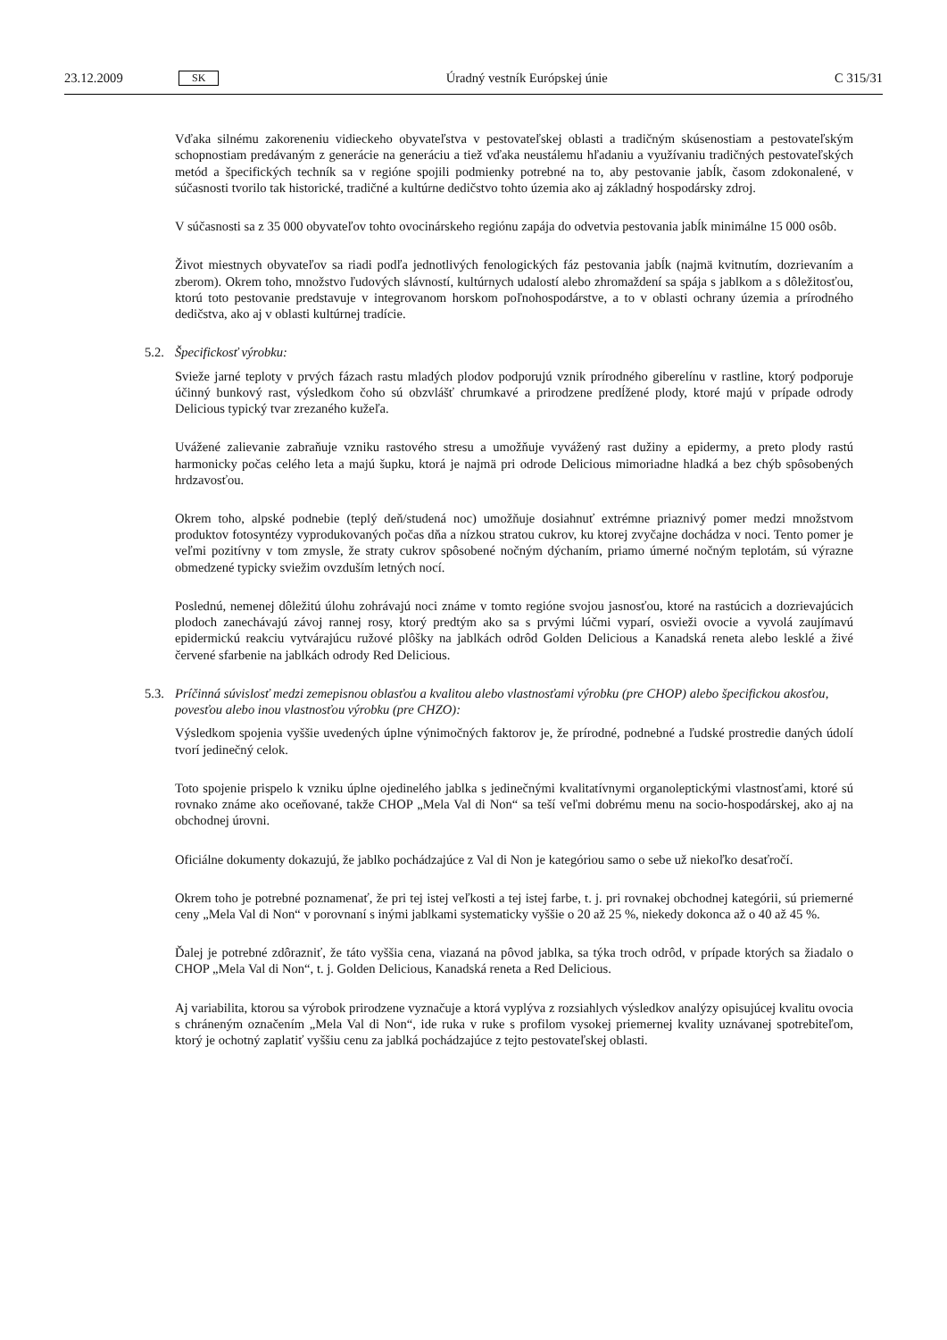23.12.2009 SK Úradný vestník Európskej únie C 315/31
Vďaka silnému zakoreneniu vidieckeho obyvateľstva v pestovateľskej oblasti a tradičným skúsenostiam a pestovateľským schopnostiam predávaným z generácie na generáciu a tiež vďaka neustálemu hľadaniu a využívaniu tradičných pestovateľských metód a špecifických techník sa v regióne spojili podmienky potrebné na to, aby pestovanie jabĺk, časom zdokonalené, v súčasnosti tvorilo tak historické, tradičné a kultúrne dedičstvo tohto územia ako aj základný hospodársky zdroj.
V súčasnosti sa z 35 000 obyvateľov tohto ovocinárskeho regiónu zapája do odvetvia pestovania jabĺk minimálne 15 000 osôb.
Život miestnych obyvateľov sa riadi podľa jednotlivých fenologických fáz pestovania jabĺk (najmä kvitnutím, dozrievaním a zberom). Okrem toho, množstvo ľudových slávností, kultúrnych udalostí alebo zhromaždení sa spája s jablkom a s dôležitosťou, ktorú toto pestovanie predstavuje v integrovanom horskom poľnohospodárstve, a to v oblasti ochrany územia a prírodného dedičstva, ako aj v oblasti kultúrnej tradície.
5.2. Špecifickosť výrobku:
Svieže jarné teploty v prvých fázach rastu mladých plodov podporujú vznik prírodného giberelínu v rastline, ktorý podporuje účinný bunkový rast, výsledkom čoho sú obzvlášť chrumkavé a prirodzene predĺžené plody, ktoré majú v prípade odrody Delicious typický tvar zrezaného kužeľa.
Uvážené zalievanie zabraňuje vzniku rastového stresu a umožňuje vyvážený rast dužiny a epidermy, a preto plody rastú harmonicky počas celého leta a majú šupku, ktorá je najmä pri odrode Delicious mimoriadne hladká a bez chýb spôsobených hrdzavosťou.
Okrem toho, alpské podnebie (teplý deň/studená noc) umožňuje dosiahnuť extrémne priaznivý pomer medzi množstvom produktov fotosyntézy vyprodukovaných počas dňa a nízkou stratou cukrov, ku ktorej zvyčajne dochádza v noci. Tento pomer je veľmi pozitívny v tom zmysle, že straty cukrov spôsobené nočným dýchaním, priamo úmerné nočným teplotám, sú výrazne obmedzené typicky sviežim ovzduším letných nocí.
Poslednú, nemenej dôležitú úlohu zohrávajú noci známe v tomto regióne svojou jasnosťou, ktoré na rastúcich a dozrievajúcich plodoch zanechávajú závoj rannej rosy, ktorý predtým ako sa s prvými lúčmi vyparí, osvieži ovocie a vyvolá zaujímavú epidermickú reakciu vytvárajúcu ružové plôšky na jablkách odrôd Golden Delicious a Kanadská reneta alebo lesklé a živé červené sfarbenie na jablkách odrody Red Delicious.
5.3. Príčinná súvislosť medzi zemepisnou oblasťou a kvalitou alebo vlastnosťami výrobku (pre CHOP) alebo špecifickou akosťou, povesťou alebo inou vlastnosťou výrobku (pre CHZO):
Výsledkom spojenia vyššie uvedených úplne výnimočných faktorov je, že prírodné, podnebné a ľudské prostredie daných údolí tvorí jedinečný celok.
Toto spojenie prispelo k vzniku úplne ojedinelého jablka s jedinečnými kvalitatívnymi organoleptickými vlastnosťami, ktoré sú rovnako známe ako oceňované, takže CHOP „Mela Val di Non“ sa teší veľmi dobrému menu na socio-hospodárskej, ako aj na obchodnej úrovni.
Oficiálne dokumenty dokazujú, že jablko pochádzajúce z Val di Non je kategóriou samo o sebe už niekoľko desaťročí.
Okrem toho je potrebné poznamenať, že pri tej istej veľkosti a tej istej farbe, t. j. pri rovnakej obchodnej kategórii, sú priemerné ceny „Mela Val di Non“ v porovnaní s inými jablkami systematicky vyššie o 20 až 25 %, niekedy dokonca až o 40 až 45 %.
Ďalej je potrebné zdôrazniť, že táto vyššia cena, viazaná na pôvod jablka, sa týka troch odrôd, v prípade ktorých sa žiadalo o CHOP „Mela Val di Non“, t. j. Golden Delicious, Kanadská reneta a Red Delicious.
Aj variabilita, ktorou sa výrobok prirodzene vyznačuje a ktorá vyplýva z rozsiahlych výsledkov analýzy opisujúcej kvalitu ovocia s chráneným označením „Mela Val di Non“, ide ruka v ruke s profilom vysokej priemernej kvality uznávanej spotrebiteľom, ktorý je ochotný zaplatiť vyššiu cenu za jablká pochádzajúce z tejto pestovateľskej oblasti.